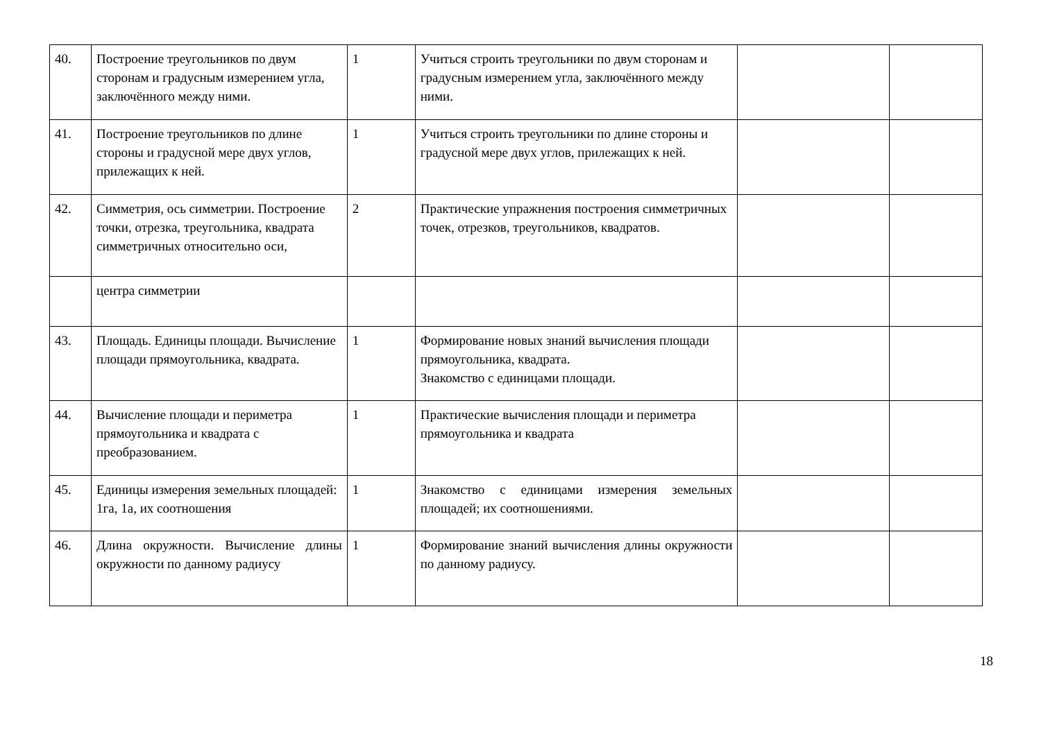| 40. | Построение треугольников по двум сторонам и градусным измерением угла, заключённого между ними. | 1 | Учиться строить треугольники по двум сторонам и градусным измерением угла, заключённого между ними. | | |
| 41. | Построение треугольников по длине стороны и градусной мере двух углов, прилежащих к ней. | 1 | Учиться строить треугольники по длине стороны и градусной мере двух углов, прилежащих к ней. | | |
| 42. | Симметрия, ось симметрии. Построение точки, отрезка, треугольника, квадрата симметричных относительно оси, | 2 | Практические упражнения построения симметричных точек, отрезков, треугольников, квадратов. | | |
| | центра симметрии | | | | |
| 43. | Площадь. Единицы площади. Вычисление площади прямоугольника, квадрата. | 1 | Формирование новых знаний вычисления площади прямоугольника, квадрата. Знакомство с единицами площади. | | |
| 44. | Вычисление площади и периметра прямоугольника и квадрата с преобразованием. | 1 | Практические вычисления площади и периметра прямоугольника и квадрата | | |
| 45. | Единицы измерения земельных площадей: 1га, 1а, их соотношения | 1 | Знакомство с единицами измерения земельных площадей; их соотношениями. | | |
| 46. | Длина окружности. Вычисление длины окружности по данному радиусу | 1 | Формирование знаний вычисления длины окружности по данному радиусу. | | |
18